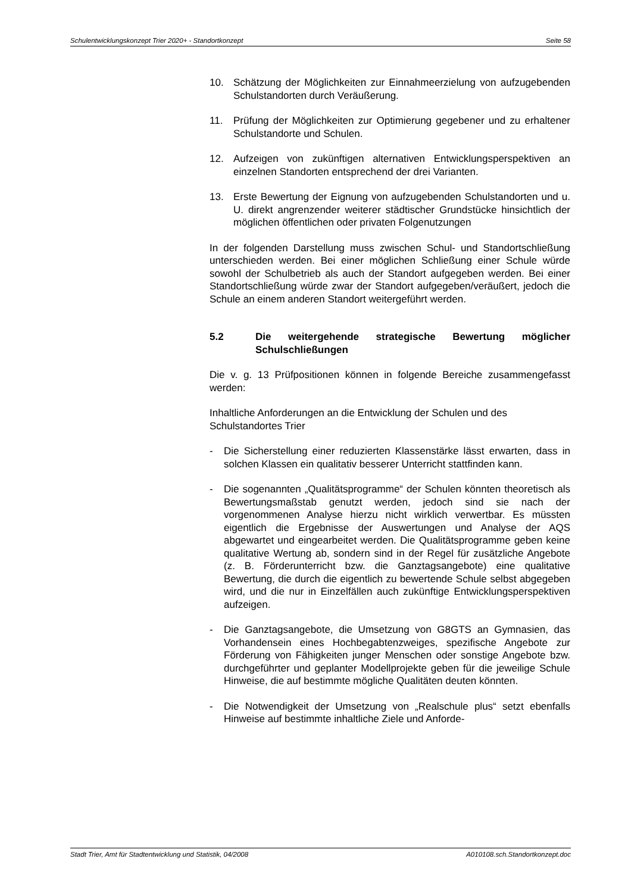Schulentwicklungskonzept Trier 2020+ - Standortkonzept Seite 58
10. Schätzung der Möglichkeiten zur Einnahmeerzielung von aufzugebenden Schulstandorten durch Veräußerung.
11. Prüfung der Möglichkeiten zur Optimierung gegebener und zu erhaltener Schulstandorte und Schulen.
12. Aufzeigen von zukünftigen alternativen Entwicklungsperspektiven an einzelnen Standorten entsprechend der drei Varianten.
13. Erste Bewertung der Eignung von aufzugebenden Schulstandorten und u. U. direkt angrenzender weiterer städtischer Grundstücke hinsichtlich der möglichen öffentlichen oder privaten Folgenutzungen
In der folgenden Darstellung muss zwischen Schul- und Standortschließung unterschieden werden. Bei einer möglichen Schließung einer Schule würde sowohl der Schulbetrieb als auch der Standort aufgegeben werden. Bei einer Standortschließung würde zwar der Standort aufgegeben/veräußert, jedoch die Schule an einem anderen Standort weitergeführt werden.
5.2 Die weitergehende strategische Bewertung möglicher Schulschließungen
Die v. g. 13 Prüfpositionen können in folgende Bereiche zusammengefasst werden:
Inhaltliche Anforderungen an die Entwicklung der Schulen und des Schulstandortes Trier
- Die Sicherstellung einer reduzierten Klassenstärke lässt erwarten, dass in solchen Klassen ein qualitativ besserer Unterricht stattfinden kann.
- Die sogenannten „Qualitätsprogramme“ der Schulen könnten theoretisch als Bewertungsmaßstab genutzt werden, jedoch sind sie nach der vorgenommenen Analyse hierzu nicht wirklich verwertbar. Es müssten eigentlich die Ergebnisse der Auswertungen und Analyse der AQS abgewartet und eingearbeitet werden. Die Qualitätsprogramme geben keine qualitative Wertung ab, sondern sind in der Regel für zusätzliche Angebote (z. B. Förderunterricht bzw. die Ganztagsangebote) eine qualitative Bewertung, die durch die eigentlich zu bewertende Schule selbst abgegeben wird, und die nur in Einzelfällen auch zukünftige Entwicklungsperspektiven aufzeigen.
- Die Ganztagsangebote, die Umsetzung von G8GTS an Gymnasien, das Vorhandensein eines Hochbegabtenzweiges, spezifische Angebote zur Förderung von Fähigkeiten junger Menschen oder sonstige Angebote bzw. durchgeführter und geplanter Modellprojekte geben für die jeweilige Schule Hinweise, die auf bestimmte mögliche Qualitäten deuten könnten.
- Die Notwendigkeit der Umsetzung von „Realschule plus“ setzt ebenfalls Hinweise auf bestimmte inhaltliche Ziele und Anforde-
Stadt Trier, Amt für Stadtentwicklung und Statistik, 04/2008 A010108.sch.Standortkonzept.doc